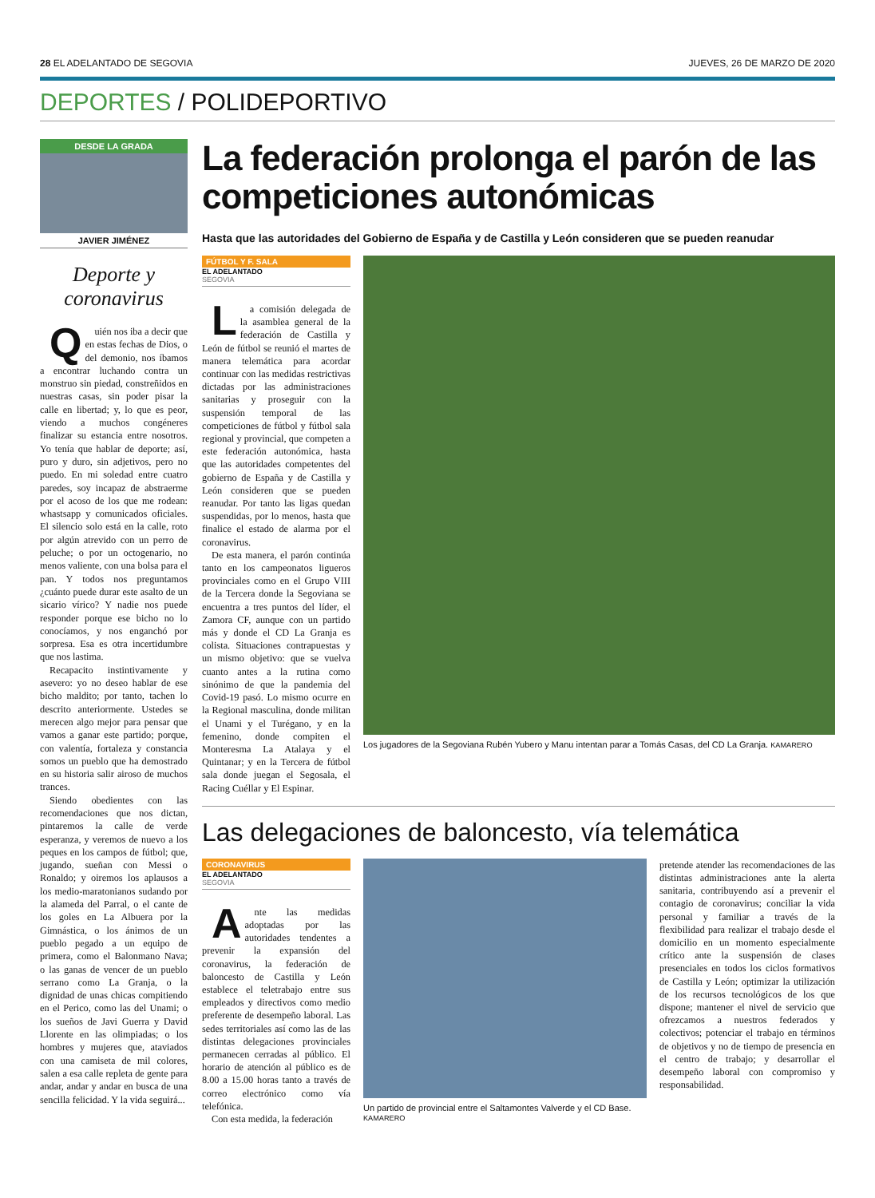28 EL ADELANTADO DE SEGOVIA JUEVES, 26 DE MARZO DE 2020
DEPORTES / POLIDEPORTIVO
DESDE LA GRADA
JAVIER JIMÉNEZ
Deporte y coronavirus
Quién nos iba a decir que en estas fechas de Dios, o del demonio, nos íbamos a encontrar luchando contra un monstruo sin piedad, constreñidos en nuestras casas, sin poder pisar la calle en libertad; y, lo que es peor, viendo a muchos congéneres finalizar su estancia entre nosotros. Yo tenía que hablar de deporte; así, puro y duro, sin adjetivos, pero no puedo. En mi soledad entre cuatro paredes, soy incapaz de abstraerme por el acoso de los que me rodean: whastsapp y comunicados oficiales. El silencio solo está en la calle, roto por algún atrevido con un perro de peluche; o por un octogenario, no menos valiente, con una bolsa para el pan. Y todos nos preguntamos ¿cuánto puede durar este asalto de un sicario vírico? Y nadie nos puede responder porque ese bicho no lo conocíamos, y nos enganchó por sorpresa. Esa es otra incertidumbre que nos lastima.
Recapacito instintivamente y asevero: yo no deseo hablar de ese bicho maldito; por tanto, tachen lo descrito anteriormente. Ustedes se merecen algo mejor para pensar que vamos a ganar este partido; porque, con valentía, fortaleza y constancia somos un pueblo que ha demostrado en su historia salir airoso de muchos trances.
Siendo obedientes con las recomendaciones que nos dictan, pintaremos la calle de verde esperanza, y veremos de nuevo a los peques en los campos de fútbol; que, jugando, sueñan con Messi o Ronaldo; y oiremos los aplausos a los medio-maratonianos sudando por la alameda del Parral, o el cante de los goles en La Albuera por la Gimnástica, o los ánimos de un pueblo pegado a un equipo de primera, como el Balonmano Nava; o las ganas de vencer de un pueblo serrano como La Granja, o la dignidad de unas chicas compitiendo en el Perico, como las del Unami; o los sueños de Javi Guerra y David Llorente en las olimpiadas; o los hombres y mujeres que, ataviados con una camiseta de mil colores, salen a esa calle repleta de gente para andar, andar y andar en busca de una sencilla felicidad. Y la vida seguirá...
La federación prolonga el parón de las competiciones autonómicas
Hasta que las autoridades del Gobierno de España y de Castilla y León consideren que se pueden reanudar
FÚTBOL Y F. SALA
EL ADELANTADO
SEGOVIA
La comisión delegada de la asamblea general de la federación de Castilla y León de fútbol se reunió el martes de manera telemática para acordar continuar con las medidas restrictivas dictadas por las administraciones sanitarias y proseguir con la suspensión temporal de las competiciones de fútbol y fútbol sala regional y provincial, que competen a este federación autonómica, hasta que las autoridades competentes del gobierno de España y de Castilla y León consideren que se pueden reanudar. Por tanto las ligas quedan suspendidas, por lo menos, hasta que finalice el estado de alarma por el coronavirus.
De esta manera, el parón continúa tanto en los campeonatos ligueros provinciales como en el Grupo VIII de la Tercera donde la Segoviana se encuentra a tres puntos del líder, el Zamora CF, aunque con un partido más y donde el CD La Granja es colista. Situaciones contrapuestas y un mismo objetivo: que se vuelva cuanto antes a la rutina como sinónimo de que la pandemia del Covid-19 pasó. Lo mismo ocurre en la Regional masculina, donde militan el Unami y el Turégano, y en la femenino, donde compiten el Monteresma La Atalaya y el Quintanar; y en la Tercera de fútbol sala donde juegan el Segosala, el Racing Cuéllar y El Espinar.
Los jugadores de la Segoviana Rubén Yubero y Manu intentan parar a Tomás Casas, del CD La Granja. KAMARERO
Las delegaciones de baloncesto, vía telemática
CORONAVIRUS
EL ADELANTADO
SEGOVIA
Ante las medidas adoptadas por las autoridades tendentes a prevenir la expansión del coronavirus, la federación de baloncesto de Castilla y León establece el teletrabajo entre sus empleados y directivos como medio preferente de desempeño laboral. Las sedes territoriales así como las de las distintas delegaciones provinciales permanecen cerradas al público. El horario de atención al público es de 8.00 a 15.00 horas tanto a través de correo electrónico como vía telefónica.
Con esta medida, la federación
Un partido de provincial entre el Saltamontes Valverde y el CD Base. KAMARERO
pretende atender las recomendaciones de las distintas administraciones ante la alerta sanitaria, contribuyendo así a prevenir el contagio de coronavirus; conciliar la vida personal y familiar a través de la flexibilidad para realizar el trabajo desde el domicilio en un momento especialmente crítico ante la suspensión de clases presenciales en todos los ciclos formativos de Castilla y León; optimizar la utilización de los recursos tecnológicos de los que dispone; mantener el nivel de servicio que ofrezcamos a nuestros federados y colectivos; potenciar el trabajo en términos de objetivos y no de tiempo de presencia en el centro de trabajo; y desarrollar el desempeño laboral con compromiso y responsabilidad.